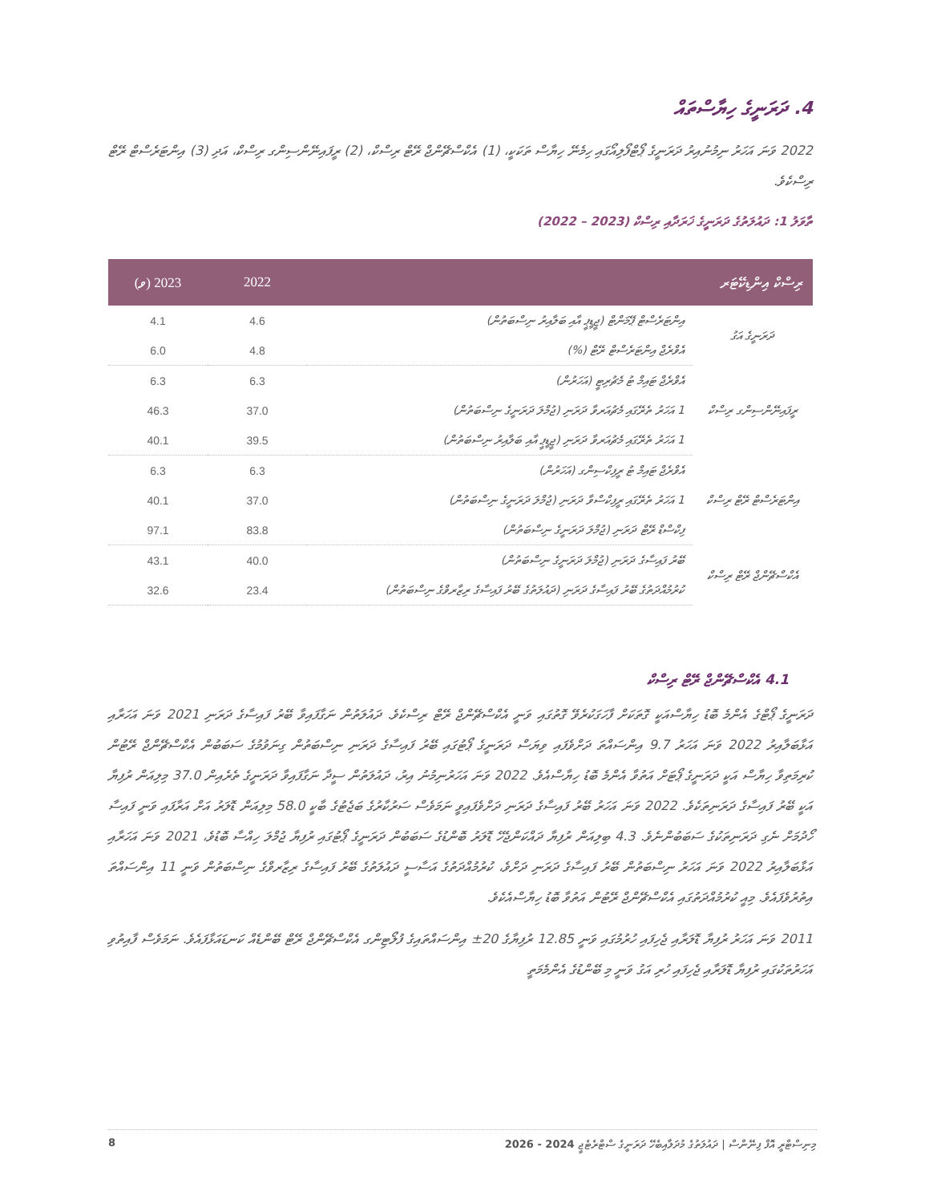4. ދަރަނީގެ ހިޔާސްތައް
2022 ވަނަ އަހަރު ނިމުނުއިރު ދަރަނީގެ ޕޯޓްފޯލިއޯގައި ހިމެނޭ ހިޔާސް ތަކަކީ، (1) އެކްސްޗޭންޖް ރޭޓް ރިސްކް، (2) ރީފައިނޭންސިންގ ރިސްކް، އަދި (3) އިންޓަރެސްޓް ރޭޓް ރިސްކެވެ.
ތާވަލު 1: ދައުލަތުގެ ދަރަނީގެ ޚަރަދާއި ރިސްކް (2023 – 2022)
| ރިސްކް އިންޑިކޭޓަރ | | 2022 | 2023 (ވ) |
| --- | --- | --- | --- |
| ދަރަނީގެ އަގު | އިންޓަރެސްޓް ޕޭމަންޓް (ޖީޑީޕީ އާއި ބަލާއިރު ނިސްބަތުން) | 4.6 | 4.1 |
| | އެވްރެޖް އިންޓަރެސްޓް ރޭޓް (%) | 4.8 | 6.0 |
| ރީފައިނޭންސިންގ ރިސްކް | އެވްރެޖް ޓައިމް ޓު މެޗުރިޓީ (އަހަރުން) | 6.3 | 6.3 |
| | 1 އަހަރު ތެރޭގައި މެޗުއަރވާ ދަރަނި (ޖުމްލަ ދަރަނީގެ ނިސްބަތުން) | 37.0 | 46.3 |
| | 1 އަހަރު ތެރޭގައި މެޗުއަރވާ ދަރަނި (ޖީޑީޕީ އާއި ބަލާއިރު ނިސްބަތުން) | 39.5 | 40.1 |
| އިންޓަރެސްޓް ރޭޓް ރިސްކް | އެވްރެޖް ޓައިމް ޓު ރީފިކްސިންގ (އަހަރުން) | 6.3 | 6.3 |
| | 1 އަހަރު ތެރޭގައި ރީފިކްސްވާ ދަރަނި (ޖުމްލަ ދަރަނީގެ ނިސްބަތުން) | 37.0 | 40.1 |
| | ފިކްސްޑް ރޭޓް ދަރަނި (ޖުމްލަ ދަރަނީގެ ނިސްބަތުން) | 83.8 | 97.1 |
| އެކްސްޗޭންޖް ރޭޓް ރިސްކް | ބޭރު ފައިސާގެ ދަރަނި (ޖުމްލަ ދަރަނީގެ ނިސްބަތުން) | 40.0 | 43.1 |
| | ކުރުމުއްދަތުގެ ބޭރު ފައިސާގެ ދަރަނި (ދައުލަތުގެ ބޭރު ފައިސާގެ ރިޒާރވްގެ ނިސްބަތުން) | 23.4 | 32.6 |
4.1 އެކްސްޗޭންޖް ރޭޓް ރިސްކް
ދަރަނީގެ ޕޯޓްގެ އެންމެ ބޮޑު ހިޔާސްއަކީ ގޮތަކަށް ފާހަގަކުރެވޭ ގޮތުގައި ވަނީ އެކްސްޗޭންޖް ރޭޓް ރިސްކެވެ. ދައުލަތުން ނަގާފައިވާ ބޭރު ފައިސާގެ ދަރަނި 2021 ވަނަ އަހަރާއި އަޅާބަލާއިރު 2022 ވަނަ އަހަރު 9.7 އިންސައްތަ ދަށްވެފައި ވިޔަސް ދަރަނީގެ ޕޯޓުގައި ބޭރު ފައިސާގެ ދަރަނި ނިސްބަތުން ގިނަވުމުގެ ސަބަބުން އެކްސްޗޭންޖް ރޭޓުން ކުރިމަތިވާ ހިޔާސް އަކީ ދަރަނީގެ ޕޯޓަށް އަތުވާ އެންމެ ބޮޑު ހިޔާސްއެވެ. 2022 ވަނަ އަހަރުނިމުނު އިރު، ދައުލަތުން ސީދާ ނަގާފައިވާ ދަރަނީގެ ތެރެއިން 37.0 މިލިއަން ރުފިޔާ އަކީ ބޭރު ފައިސާގެ ދަރަނިތަކެވެ. 2022 ވަނަ އަހަރު ބޭރު ފައިސާގެ ދަރަނި ދަށްވެފައިވީ ނަމަވެސް ސަރުކާރުގެ ބަޖެޓުގެ ބާކީ 58.0 މިލިއަން ޑޮލަރު އަށް އަރާފައި ވަނީ ފައިސާ ހޯދުމަށް ނެގި ދަރަނިތަކުގެ ސަބަބުންނެވެ. 4.3 ބިލިއަން ރުފިޔާ ދައްކަންޖެހޭ ޑޮލަރު ބޮންޑުގެ ސަބަބުން ދަރަނީގެ ޕޯޓުގައި ރުފިޔާ ޖުމްލަ ހިއްސާ ބޮޑުވެ، 2021 ވަނަ އަހަރާއި އަޅާބަލާއިރު 2022 ވަނަ އަހަރު ނިސްބަތުން ބޭރު ފައިސާގެ ދަރަނި ދަށްވެ، ކުރުމުއްދަތުގެ އަސާސީ ދައުލަތުގެ ބޭރު ފައިސާގެ ރިޒާރވްގެ ނިސްބަތުން ވަނީ 11 އިންސައްތަ އިތުރުވެފައެވެ. މިއީ ކުރުމުއްދަތުގައި އެކްސްޗޭންޖް ރޭޓުން އަތުވާ ބޮޑު ހިޔާސްއެކެވެ.
2011 ވަނަ އަހަރު ރުފިޔާ ޑޮލަރާއި ޖެހިފައި ހުރުމުގައި ވަނީ 12.85 ރުފިޔާގެ 20± އިންސައްތައިގެ ފުލޯޓިންގ އެކްސްޗޭންޖް ރޭޓް ބޭންޑެއް ކަނޑައަޅާފައެވެ. ނަމަވެސް ފާއިތުވި އަހަރުތަކުގައި ރުފިޔާ ޑޮލަރާއި ޖެހިފައި ހުރި އަގު ވަނީ މި ބޭންޑުގެ އެންމެމަތީ
މިނިސްޓްރީ އޮފް ފިނޭންސް | ދައުލަތުގެ މުދަލާއިބެހޭ ދަރަނީގެ ސްޓްރެޓެޖީ 2024 - 2026 8